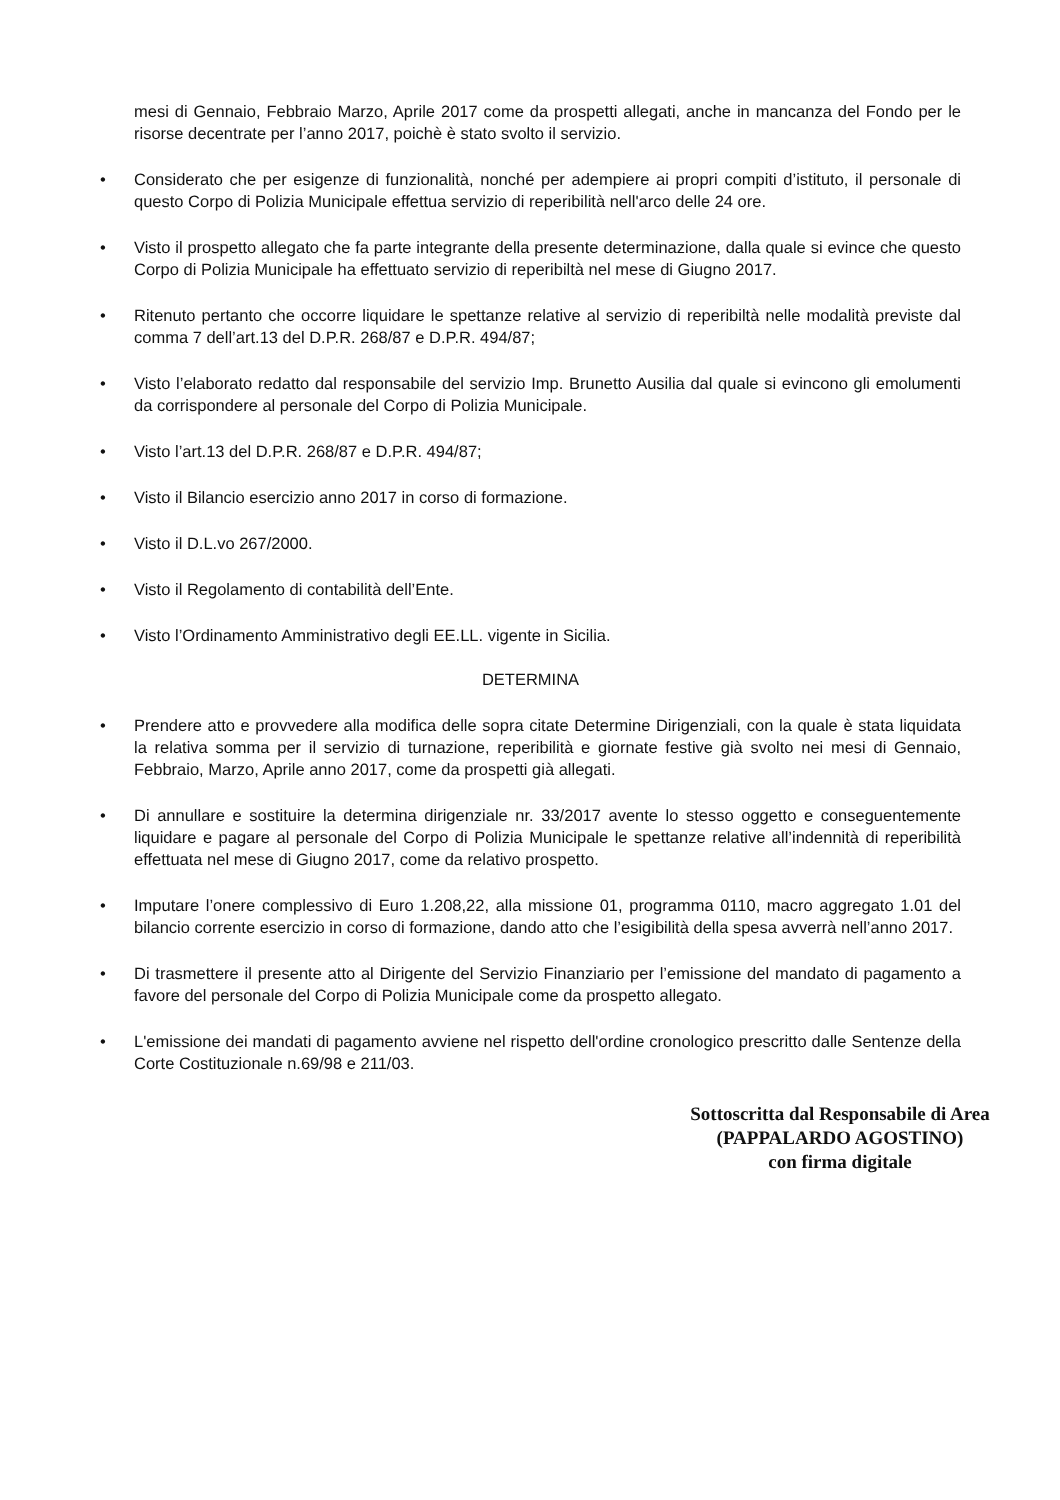mesi di Gennaio, Febbraio Marzo, Aprile 2017 come da prospetti allegati, anche in mancanza del Fondo per le risorse decentrate per l’anno 2017, poichè è stato svolto il servizio.
• Considerato che per esigenze di funzionalità, nonché per adempiere ai propri compiti d’istituto, il personale di questo Corpo di Polizia Municipale effettua servizio di reperibilità nell'arco delle 24 ore.
• Visto il prospetto allegato che fa parte integrante della presente determinazione, dalla quale si evince che questo Corpo di Polizia Municipale ha effettuato servizio di reperibiltà nel mese di Giugno 2017.
• Ritenuto pertanto che occorre liquidare le spettanze relative al servizio di reperibiltà nelle modalità previste dal comma 7 dell’art.13 del D.P.R. 268/87 e D.P.R. 494/87;
• Visto l’elaborato redatto dal responsabile del servizio Imp. Brunetto Ausilia dal quale si evincono gli emolumenti da corrispondere al personale del Corpo di Polizia Municipale.
• Visto l’art.13 del D.P.R. 268/87 e D.P.R. 494/87;
• Visto il Bilancio esercizio anno 2017 in corso di formazione.
• Visto il D.L.vo 267/2000.
• Visto il Regolamento di contabilità dell’Ente.
• Visto l’Ordinamento Amministrativo degli EE.LL. vigente in Sicilia.
DETERMINA
• Prendere atto e provvedere alla modifica delle sopra citate Determine Dirigenziali, con la quale è stata liquidata la relativa somma per il servizio di turnazione, reperibilità e giornate festive già svolto nei mesi di Gennaio, Febbraio, Marzo, Aprile anno 2017, come da prospetti già allegati.
• Di annullare e sostituire la determina dirigenziale nr. 33/2017 avente lo stesso oggetto e conseguentemente liquidare e pagare al personale del Corpo di Polizia Municipale le spettanze relative all’indennità di reperibilità effettuata nel mese di Giugno 2017, come da relativo prospetto.
• Imputare l’onere complessivo di Euro 1.208,22, alla missione 01, programma 0110, macro aggregato 1.01 del bilancio corrente esercizio in corso di formazione, dando atto che l’esigibilità della spesa avverrà nell’anno 2017.
• Di trasmettere il presente atto al Dirigente del Servizio Finanziario per l’emissione del mandato di pagamento a favore del personale del Corpo di Polizia Municipale come da prospetto allegato.
• L'emissione dei mandati di pagamento avviene nel rispetto dell'ordine cronologico prescritto dalle Sentenze della Corte Costituzionale n.69/98 e 211/03.
Sottoscritta dal Responsabile di Area
(PAPPALARDO AGOSTINO)
con firma digitale